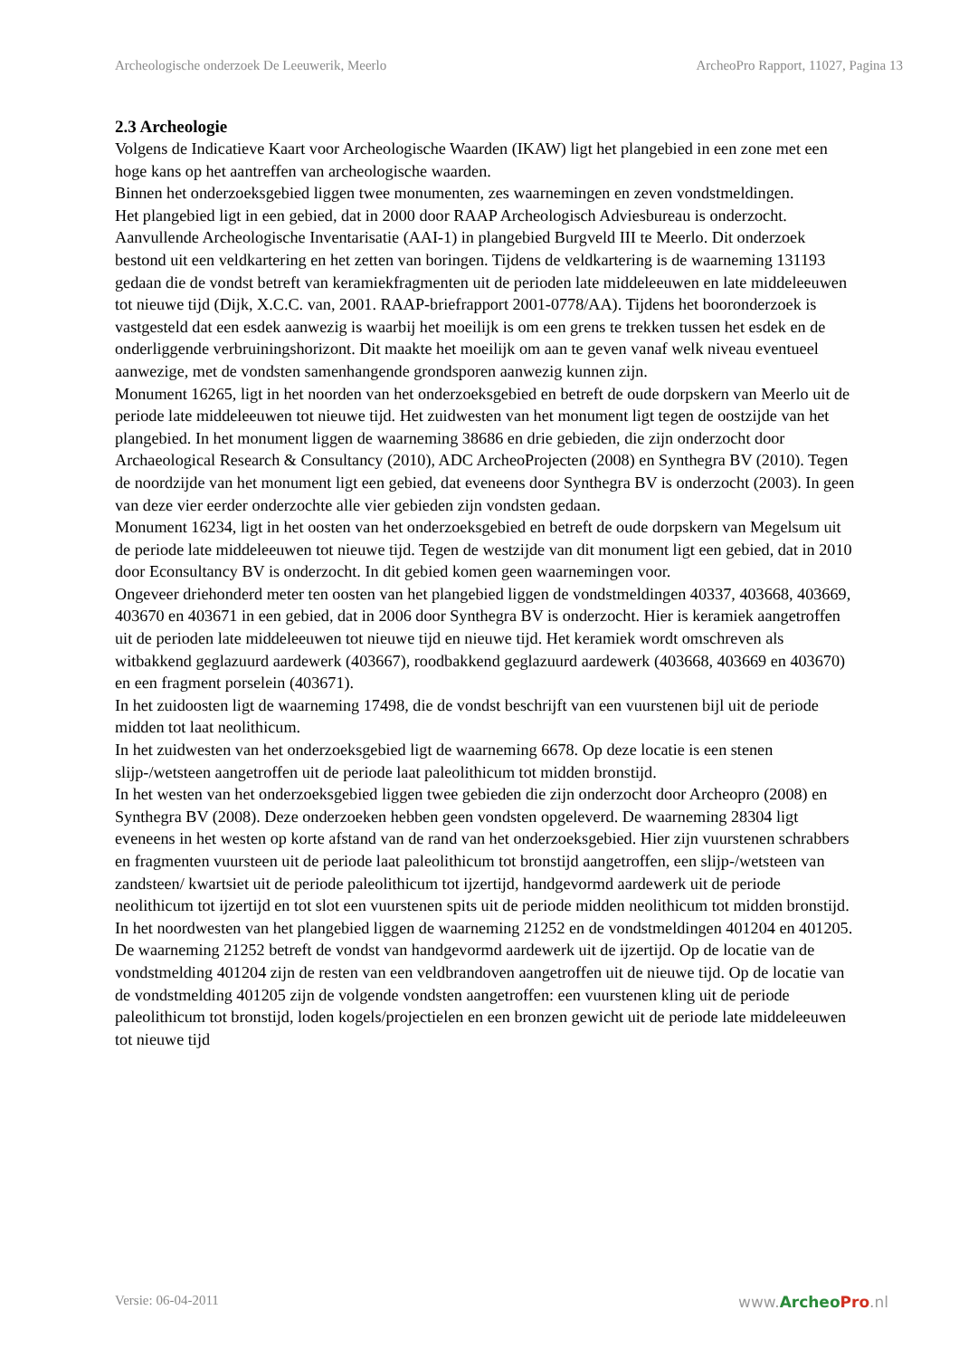Archeologische onderzoek De Leeuwerik, Meerlo ArcheoPro Rapport, 11027, Pagina 13
2.3 Archeologie
Volgens de Indicatieve Kaart voor Archeologische Waarden (IKAW) ligt het plangebied in een zone met een hoge kans op het aantreffen van archeologische waarden.
Binnen het onderzoeksgebied liggen twee monumenten, zes waarnemingen en zeven vondstmeldingen.
Het plangebied ligt in een gebied, dat in 2000 door RAAP Archeologisch Adviesbureau is onderzocht. Aanvullende Archeologische Inventarisatie (AAI-1) in plangebied Burgveld III te Meerlo. Dit onderzoek bestond uit een veldkartering en het zetten van boringen. Tijdens de veldkartering is de waarneming 131193 gedaan die de vondst betreft van keramiekfragmenten uit de perioden late middeleeuwen en late middeleeuwen tot nieuwe tijd (Dijk, X.C.C. van, 2001. RAAP-briefrapport 2001-0778/AA). Tijdens het booronderzoek is vastgesteld dat een esdek aanwezig is waarbij het moeilijk is om een grens te trekken tussen het esdek en de onderliggende verbruiningshorizont. Dit maakte het moeilijk om aan te geven vanaf welk niveau eventueel aanwezige, met de vondsten samenhangende grondsporen aanwezig kunnen zijn.
Monument 16265, ligt in het noorden van het onderzoeksgebied en betreft de oude dorpskern van Meerlo uit de periode late middeleeuwen tot nieuwe tijd. Het zuidwesten van het monument ligt tegen de oostzijde van het plangebied. In het monument liggen de waarneming 38686 en drie gebieden, die zijn onderzocht door Archaeological Research & Consultancy (2010), ADC ArcheoProjecten (2008) en Synthegra BV (2010). Tegen de noordzijde van het monument ligt een gebied, dat eveneens door Synthegra BV is onderzocht (2003). In geen van deze vier eerder onderzochte alle vier gebieden zijn vondsten gedaan.
Monument 16234, ligt in het oosten van het onderzoeksgebied en betreft de oude dorpskern van Megelsum uit de periode late middeleeuwen tot nieuwe tijd. Tegen de westzijde van dit monument ligt een gebied, dat in 2010 door Econsultancy BV is onderzocht. In dit gebied komen geen waarnemingen voor.
Ongeveer driehonderd meter ten oosten van het plangebied liggen de vondstmeldingen 40337, 403668, 403669, 403670 en 403671 in een gebied, dat in 2006 door Synthegra BV is onderzocht. Hier is keramiek aangetroffen uit de perioden late middeleeuwen tot nieuwe tijd en nieuwe tijd. Het keramiek wordt omschreven als witbakkend geglazuurd aardewerk (403667), roodbakkend geglazuurd aardewerk (403668, 403669 en 403670) en een fragment porselein (403671).
In het zuidoosten ligt de waarneming 17498, die de vondst beschrijft van een vuurstenen bijl uit de periode midden tot laat neolithicum.
In het zuidwesten van het onderzoeksgebied ligt de waarneming 6678. Op deze locatie is een stenen slijp-/wetsteen aangetroffen uit de periode laat paleolithicum tot midden bronstijd.
In het westen van het onderzoeksgebied liggen twee gebieden die zijn onderzocht door Archeopro (2008) en Synthegra BV (2008). Deze onderzoeken hebben geen vondsten opgeleverd. De waarneming 28304 ligt eveneens in het westen op korte afstand van de rand van het onderzoeksgebied. Hier zijn vuurstenen schrabbers en fragmenten vuursteen uit de periode laat paleolithicum tot bronstijd aangetroffen, een slijp-/wetsteen van zandsteen/ kwartsiet uit de periode paleolithicum tot ijzertijd, handgevormd aardewerk uit de periode neolithicum tot ijzertijd en tot slot een vuurstenen spits uit de periode midden neolithicum tot midden bronstijd.
In het noordwesten van het plangebied liggen de waarneming 21252 en de vondstmeldingen 401204 en 401205. De waarneming 21252 betreft de vondst van handgevormd aardewerk uit de ijzertijd. Op de locatie van de vondstmelding 401204 zijn de resten van een veldbrandoven aangetroffen uit de nieuwe tijd. Op de locatie van de vondstmelding 401205 zijn de volgende vondsten aangetroffen: een vuurstenen kling uit de periode paleolithicum tot bronstijd, loden kogels/projectielen en een bronzen gewicht uit de periode late middeleeuwen tot nieuwe tijd
Versie: 06-04-2011 www.Archeo Pro.nl